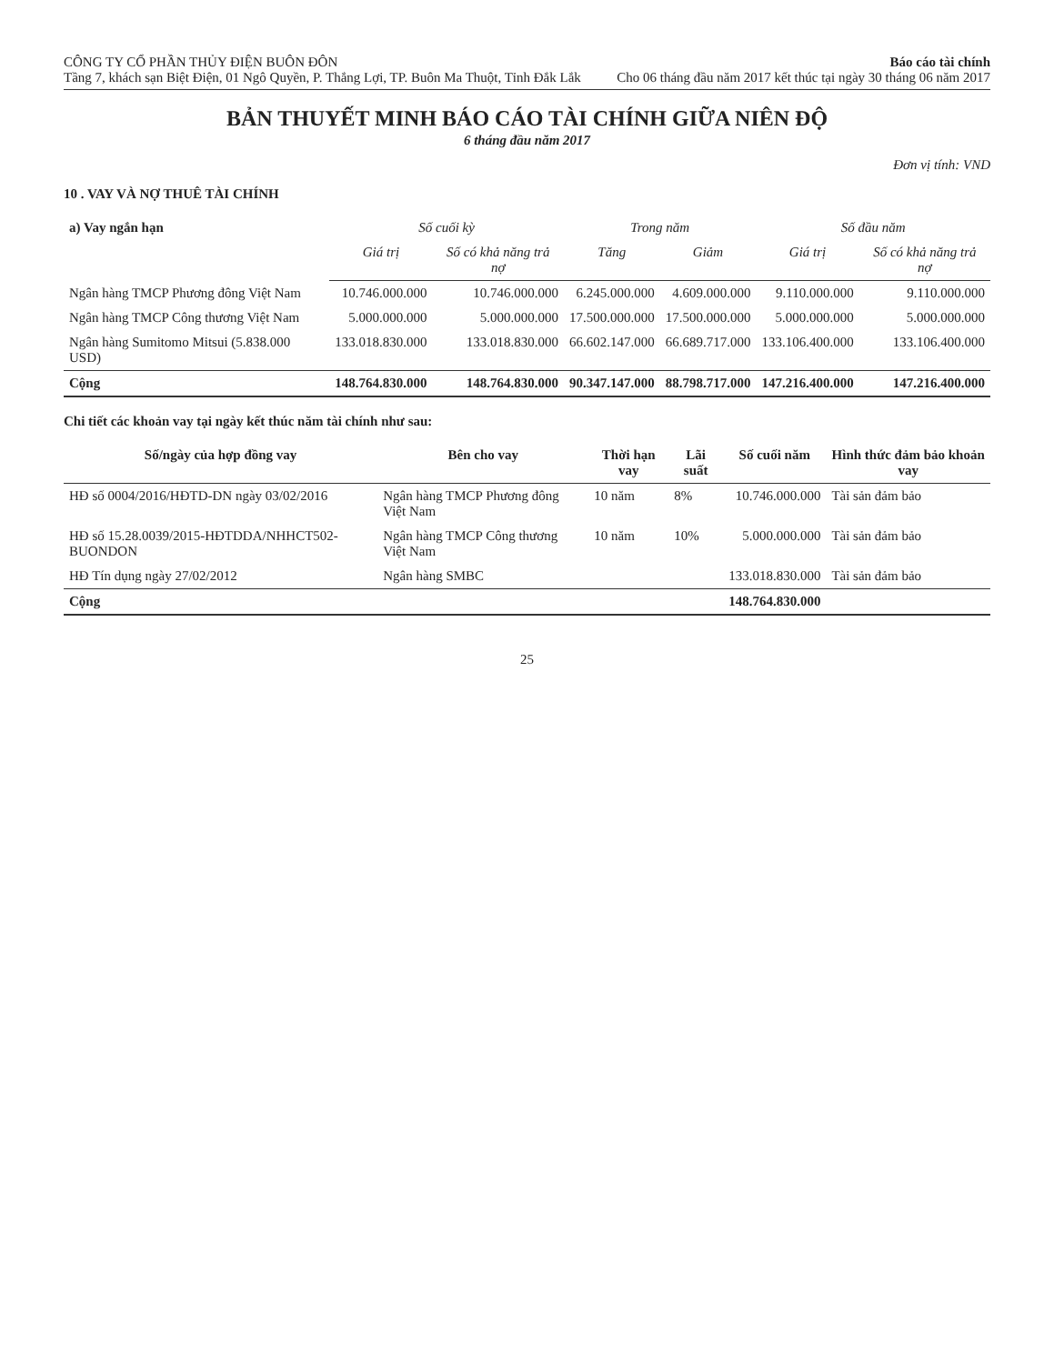CÔNG TY CỔ PHẦN THỦY ĐIỆN BUÔN ĐÔN
Tầng 7, khách sạn Biệt Điện, 01 Ngô Quyền, P. Thắng Lợi, TP. Buôn Ma Thuột, Tỉnh Đắk Lắk
Báo cáo tài chính
Cho 06 tháng đầu năm 2017 kết thúc tại ngày 30 tháng 06 năm 2017
BẢN THUYẾT MINH BÁO CÁO TÀI CHÍNH GIỮA NIÊN ĐỘ
6 tháng đầu năm 2017
Đơn vị tính: VND
10 . VAY VÀ NỢ THUÊ TÀI CHÍNH
| a) Vay ngắn hạn | Số cuối kỳ | | Trong năm | | Số đầu năm | |
| --- | --- | --- | --- | --- | --- | --- |
| | Giá trị | Số có khả năng trả nợ | Tăng | Giảm | Giá trị | Số có khả năng trả nợ |
| Ngân hàng TMCP Phương đông Việt Nam | 10.746.000.000 | 10.746.000.000 | 6.245.000.000 | 4.609.000.000 | 9.110.000.000 | 9.110.000.000 |
| Ngân hàng TMCP Công thương Việt Nam | 5.000.000.000 | 5.000.000.000 | 17.500.000.000 | 17.500.000.000 | 5.000.000.000 | 5.000.000.000 |
| Ngân hàng Sumitomo Mitsui (5.838.000 USD) | 133.018.830.000 | 133.018.830.000 | 66.602.147.000 | 66.689.717.000 | 133.106.400.000 | 133.106.400.000 |
| Cộng | 148.764.830.000 | 148.764.830.000 | 90.347.147.000 | 88.798.717.000 | 147.216.400.000 | 147.216.400.000 |
Chi tiết các khoản vay tại ngày kết thúc năm tài chính như sau:
| Số/ngày của hợp đồng vay | Bên cho vay | Thời hạn vay | Lãi suất | Số cuối năm | Hình thức đảm bảo khoản vay |
| --- | --- | --- | --- | --- | --- |
| HĐ số 0004/2016/HĐTD-DN ngày 03/02/2016 | Ngân hàng TMCP Phương đông Việt Nam | 10 năm | 8% | 10.746.000.000 | Tài sản đảm bảo |
| HĐ số 15.28.0039/2015-HĐTDDA/NHHCT502-BUONDON | Ngân hàng TMCP Công thương Việt Nam | 10 năm | 10% | 5.000.000.000 | Tài sản đảm bảo |
| HĐ Tín dụng ngày 27/02/2012 | Ngân hàng SMBC | | | 133.018.830.000 | Tài sản đảm bảo |
| Cộng | | | | 148.764.830.000 | |
25